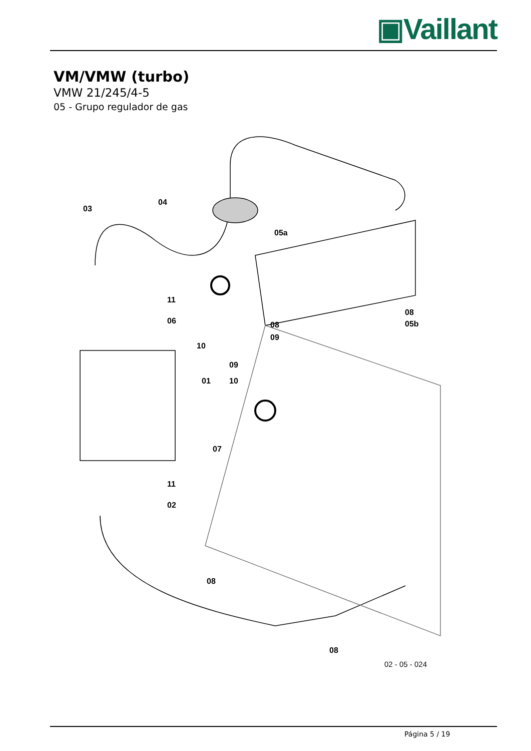▣Vaillant
VM/VMW (turbo)
VMW 21/245/4-5
05 - Grupo regulador de gas
03
04
05a
11
06
08
08 05b
09
10
09
01 10
07
11
02
08
08
02 - 05 - 024
Página 5 / 19